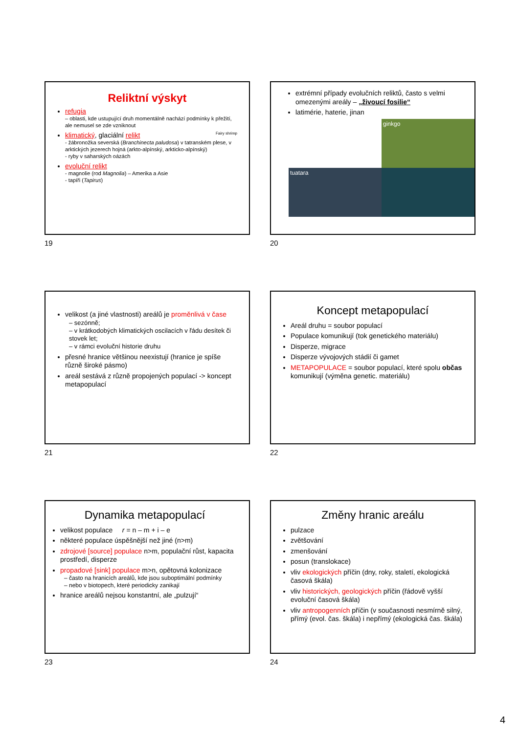Reliktní výskyt
refugia
– oblasti, kde ustupující druh momentálně nachází podmínky k přežití, ale nemusel se zde vzniknout
klimatický, glaciální relikt Fairy shrimp
- žábronožka severská (Branchinecta paludosa) v tatranském plese, v arktických jezerech hojná (arkto-alpínský, arkticko-alpínský)
- ryby v saharských oázách
evoluční relikt
- magnolie (rod Magnolia) – Amerika a Asie
- tapíři (Tapirus)
19
extrémní případy evolučních reliktů, často s velmi omezenými areály – „živoucí fosilie“
latimérie, haterie, jinan
ginkgo
tuatara
20
velikost (a jiné vlastnosti) areálů je proměnlivá v čase
– sezónně;
– v krátkodobých klimatických oscilacích v řádu desítek či stovek let;
– v rámci evoluční historie druhu
přesné hranice většinou neexistují (hranice je spíše různě široké pásmo)
areál sestává z různě propojených populací -> koncept metapopulací
21
Koncept metapopulací
Areál druhu = soubor populací
Populace komunikují (tok genetického materiálu)
Disperze, migrace
Disperze vývojových stádií či gamet
METAPOPULACE = soubor populací, které spolu občas komunikují (výměna genetic. materiálu)
22
Dynamika metapopulací
velikost populace r = n – m + i – e
některé populace úspěšnější než jiné (n>m)
zdrojové [source] populace n>m, populační růst, kapacita prostředí, disperze
propadové [sink] populace m>n, opětovná kolonizace
– často na hranicích areálů, kde jsou suboptimální podmínky
– nebo v biotopech, které periodicky zanikají
hranice areálů nejsou konstantní, ale „pulzují“
23
Změny hranic areálu
pulzace
zvětšování
zmenšování
posun (translokace)
vliv ekologických příčin (dny, roky, staletí, ekologická časová škála)
vliv historických, geologických příčin (řádově vyšší evoluční časová škála)
vliv antropogenních příčin (v současnosti nesmírně silný, přímý (evol. čas. škála) i nepřímý (ekologická čas. škála)
24
4